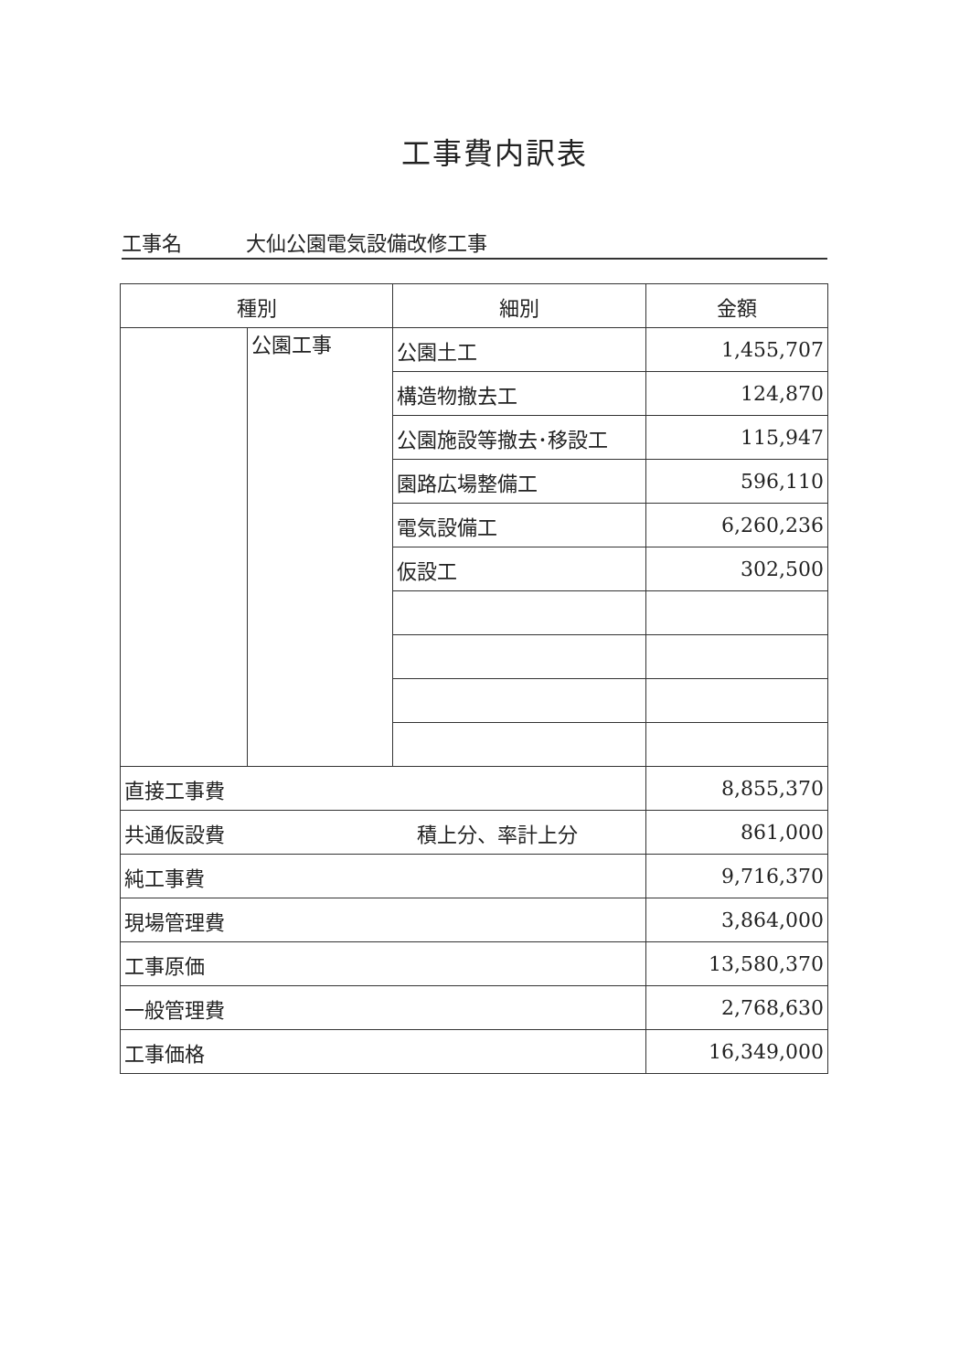工事費内訳表
工事名 大仙公園電気設備改修工事
| 種別 | | 細別 | 金額 |
| --- | --- | --- | --- |
| | 公園工事 | 公園土工 | 1,455,707 |
| | | 構造物撤去工 | 124,870 |
| | | 公園施設等撤去･移設工 | 115,947 |
| | | 園路広場整備工 | 596,110 |
| | | 電気設備工 | 6,260,236 |
| | | 仮設工 | 302,500 |
| 直接工事費 | | | 8,855,370 |
| 共通仮設費 積上分、率計上分 | | | 861,000 |
| 純工事費 | | | 9,716,370 |
| 現場管理費 | | | 3,864,000 |
| 工事原価 | | | 13,580,370 |
| 一般管理費 | | | 2,768,630 |
| 工事価格 | | | 16,349,000 |